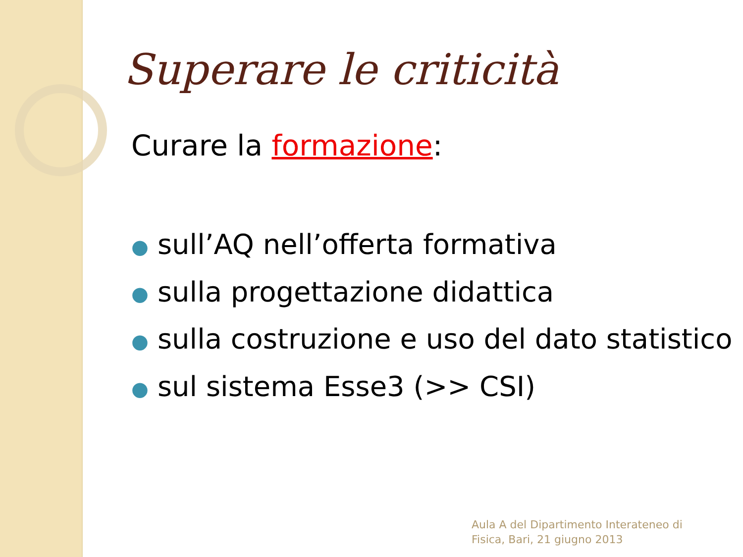Superare le criticità
Curare la formazione:
● sull’AQ nell’offerta formativa
● sulla progettazione didattica
● sulla costruzione e uso del dato statistico
● sul sistema Esse3 (>> CSI)
Aula A del Dipartimento Interateneo di
Fisica, Bari, 21 giugno 2013